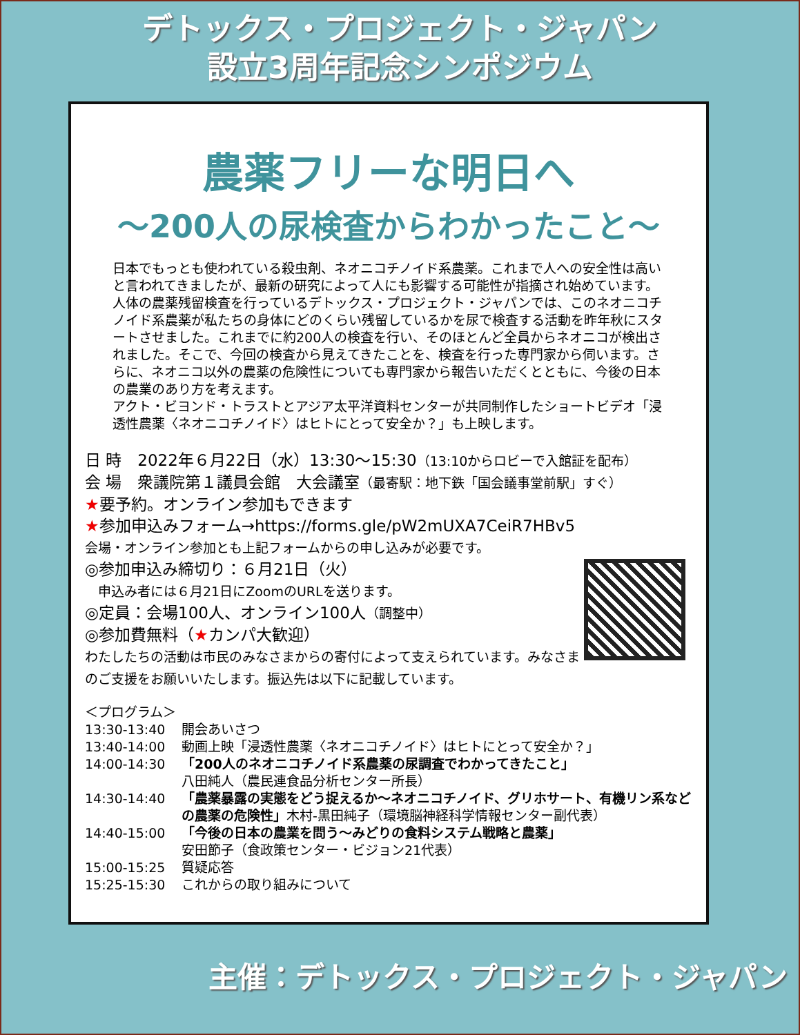デトックス・プロジェクト・ジャパン
設立3周年記念シンポジウム
農薬フリーな明日へ
～200人の尿検査からわかったこと～
日本でもっとも使われている殺虫剤、ネオニコチノイド系農薬。これまで人への安全性は高いと言われてきましたが、最新の研究によって人にも影響する可能性が指摘され始めています。人体の農薬残留検査を行っているデトックス・プロジェクト・ジャパンでは、このネオニコチノイド系農薬が私たちの身体にどのくらい残留しているかを尿で検査する活動を昨年秋にスタートさせました。これまでに約200人の検査を行い、そのほとんど全員からネオニコが検出されました。そこで、今回の検査から見えてきたことを、検査を行った専門家から伺います。さらに、ネオニコ以外の農薬の危険性についても専門家から報告いただくとともに、今後の日本の農業のあり方を考えます。
アクト・ビヨンド・トラストとアジア太平洋資料センターが共同制作したショートビデオ「浸透性農薬〈ネオニコチノイド〉はヒトにとって安全か？」も上映します。
日 時　2022年６月22日（水）13:30～15:30（13:10からロビーで入館証を配布）
会 場　衆議院第１議員会館　大会議室（最寄駅：地下鉄「国会議事堂前駅」すぐ）
★要予約。オンライン参加もできます
★参加申込みフォーム→https://forms.gle/pW2mUXA7CeiR7HBv5
会場・オンライン参加とも上記フォームからの申し込みが必要です。
◎参加申込み締切り：６月21日（火）
　申込み者には６月21日にZoomのURLを送ります。
◎定員：会場100人、オンライン100人（調整中）
◎参加費無料（★カンパ大歓迎）
わたしたちの活動は市民のみなさまからの寄付によって支えられています。みなさまのご支援をお願いいたします。振込先は以下に記載しています。
＜プログラム＞
13:30-13:40 開会あいさつ
13:40-14:00 動画上映「浸透性農薬〈ネオニコチノイド〉はヒトにとって安全か？」
14:00-14:30 「200人のネオニコチノイド系農薬の尿調査でわかってきたこと」
八田純人（農民連食品分析センター所長）
14:30-14:40 「農薬暴露の実態をどう捉えるか～ネオニコチノイド、グリホサート、有機リン系などの農薬の危険性」木村-黒田純子（環境脳神経科学情報センター副代表）
14:40-15:00 「今後の日本の農業を問う～みどりの食料システム戦略と農薬」
安田節子（食政策センター・ビジョン21代表）
15:00-15:25 質疑応答
15:25-15:30 これからの取り組みについて
主催：デトックス・プロジェクト・ジャパン